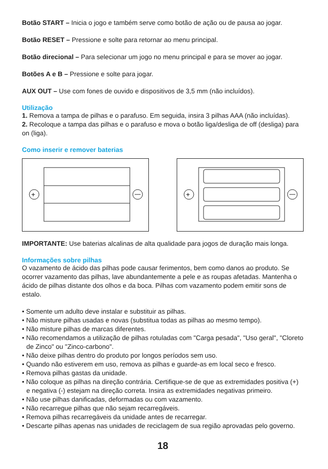Botão START – Inicia o jogo e também serve como botão de ação ou de pausa ao jogar.
Botão RESET – Pressione e solte para retornar ao menu principal.
Botão direcional – Para selecionar um jogo no menu principal e para se mover ao jogar.
Botões A e B – Pressione e solte para jogar.
AUX OUT – Use com fones de ouvido e dispositivos de 3,5 mm (não incluídos).
Utilização
1. Remova a tampa de pilhas e o parafuso. Em seguida, insira 3 pilhas AAA (não incluídas).
2. Recoloque a tampa das pilhas e o parafuso e mova o botão liga/desliga de off (desliga) para on (liga).
Como inserir e remover baterias
+
+
IMPORTANTE: Use baterias alcalinas de alta qualidade para jogos de duração mais longa.
Informações sobre pilhas
O vazamento de ácido das pilhas pode causar ferimentos, bem como danos ao produto. Se ocorrer vazamento das pilhas, lave abundantemente a pele e as roupas afetadas. Mantenha o ácido de pilhas distante dos olhos e da boca. Pilhas com vazamento podem emitir sons de estalo.
• Somente um adulto deve instalar e substituir as pilhas.
• Não misture pilhas usadas e novas (substitua todas as pilhas ao mesmo tempo).
• Não misture pilhas de marcas diferentes.
• Não recomendamos a utilização de pilhas rotuladas com "Carga pesada", "Uso geral", "Cloreto de Zinco" ou "Zinco-carbono".
• Não deixe pilhas dentro do produto por longos períodos sem uso.
• Quando não estiverem em uso, remova as pilhas e guarde-as em local seco e fresco.
• Remova pilhas gastas da unidade.
• Não coloque as pilhas na direção contrária. Certifique-se de que as extremidades positiva (+) e negativa (-) estejam na direção correta. Insira as extremidades negativas primeiro.
• Não use pilhas danificadas, deformadas ou com vazamento.
• Não recarregue pilhas que não sejam recarregáveis.
• Remova pilhas recarregáveis da unidade antes de recarregar.
• Descarte pilhas apenas nas unidades de reciclagem de sua região aprovadas pelo governo.
18